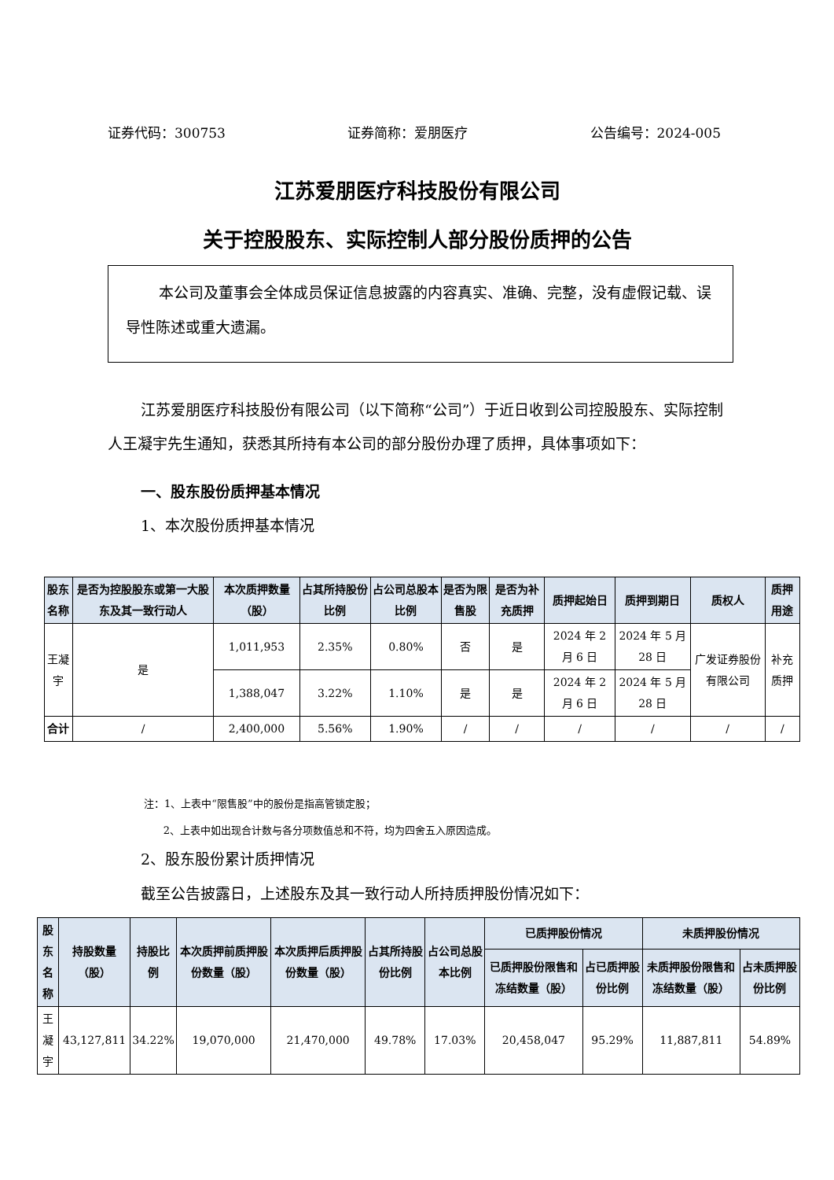证券代码：300753 证券简称：爱朋医疗 公告编号：2024-005
江苏爱朋医疗科技股份有限公司
关于控股股东、实际控制人部分股份质押的公告
本公司及董事会全体成员保证信息披露的内容真实、准确、完整，没有虚假记载、误导性陈述或重大遗漏。
江苏爱朋医疗科技股份有限公司（以下简称“公司”）于近日收到公司控股股东、实际控制人王凝宇先生通知，获悉其所持有本公司的部分股份办理了质押，具体事项如下：
一、股东股份质押基本情况
1、本次股份质押基本情况
| 股东 名称 | 是否为控股股东或第一大股东及其一致行动人 | 本次质押数量（股） | 占其所持股份比例 | 占公司总股本比例 | 是否为限售股 | 是否为补充质押 | 质押起始日 | 质押到期日 | 质权人 | 质押用途 |
| --- | --- | --- | --- | --- | --- | --- | --- | --- | --- | --- |
| 王凝宇 | 是 | 1,011,953 | 2.35% | 0.80% | 否 | 是 | 2024 年 2 月 6 日 | 2024 年 5 月 28 日 | 广发证券股份有限公司 | 补充质押 |
| | | 1,388,047 | 3.22% | 1.10% | 是 | 是 | 2024 年 2 月 6 日 | 2024 年 5 月 28 日 | | |
| 合计 | / | 2,400,000 | 5.56% | 1.90% | / | / | / | / | / | / |
注：1、上表中“限售股”中的股份是指高管锁定股；
2、上表中如出现合计数与各分项数值总和不符，均为四舍五入原因造成。
2、股东股份累计质押情况
截至公告披露日，上述股东及其一致行动人所持质押股份情况如下：
| 股东 名称 | 持股数量（股） | 持股比例 | 本次质押前质押股份数量（股） | 本次质押后质押股份数量（股） | 占其所持股份比例 | 占公司总股本比例 | 已质押股份情况 | | 未质押股份情况 | |
| --- | --- | --- | --- | --- | --- | --- | --- | --- | --- | --- |
| | | | | | | | 已质押股份限售和冻结数量（股） | 占已质押股份比例 | 未质押股份限售和冻结数量（股） | 占未质押股份比例 |
| 王凝宇 | 43,127,811 | 34.22% | 19,070,000 | 21,470,000 | 49.78% | 17.03% | 20,458,047 | 95.29% | 11,887,811 | 54.89% |